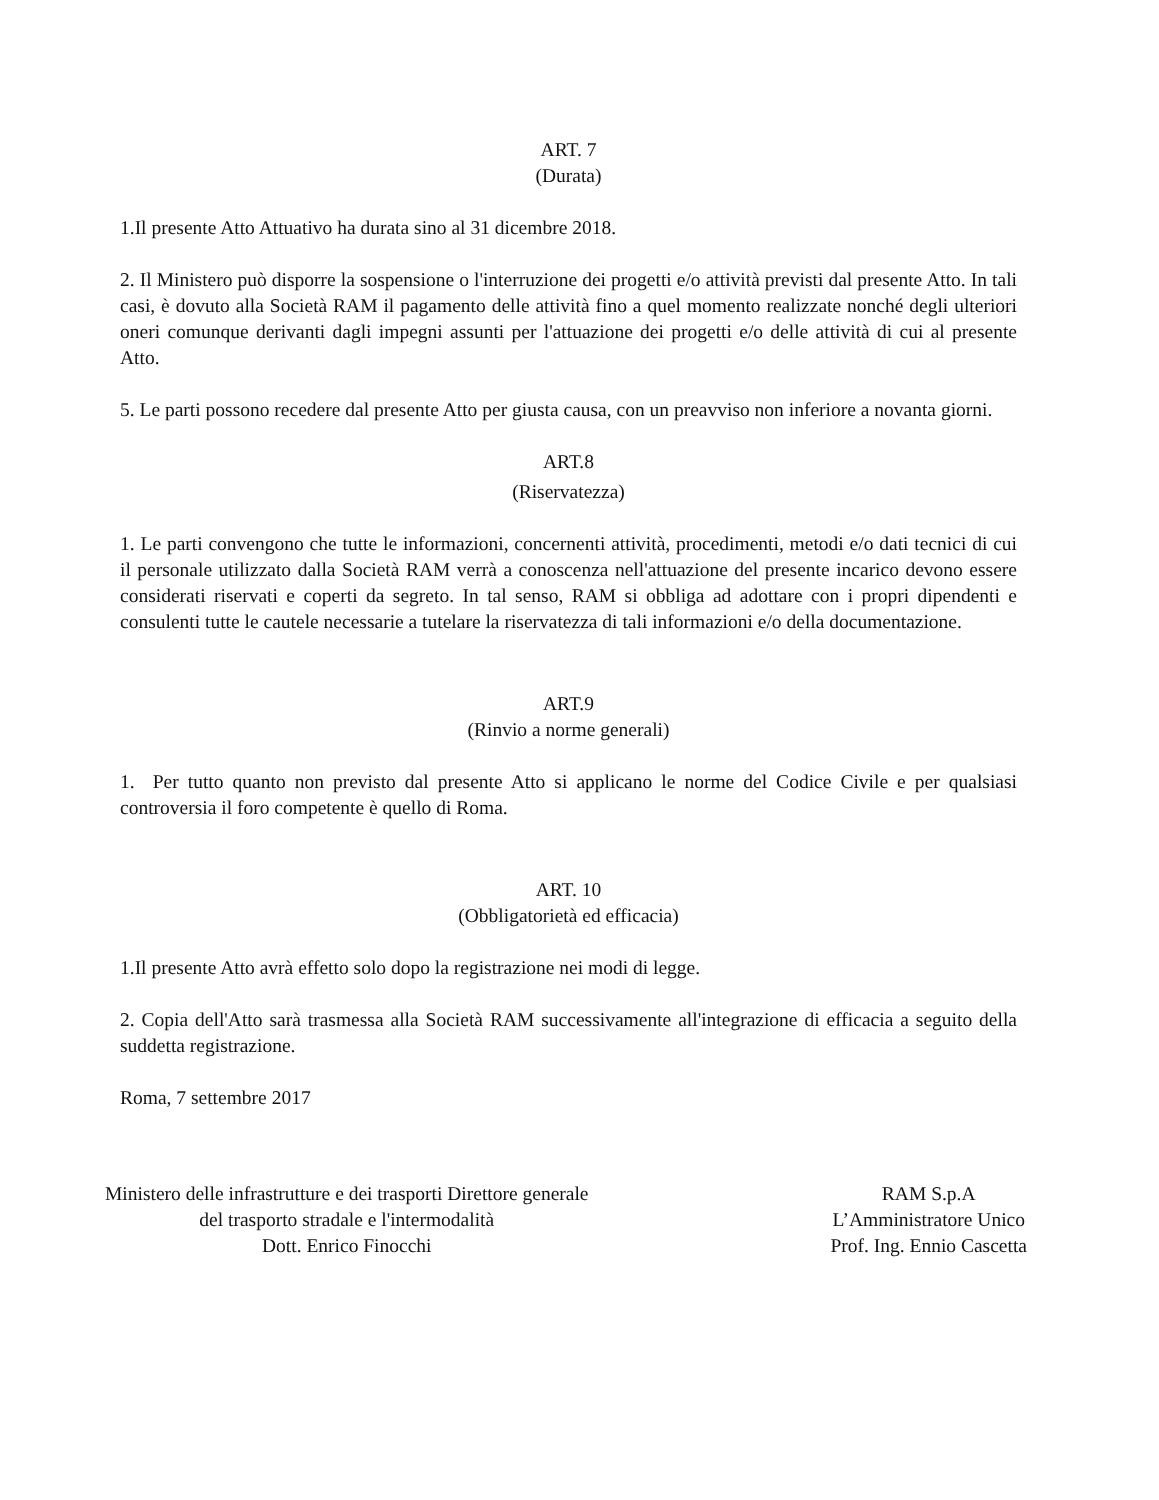ART. 7
(Durata)
1.Il presente Atto Attuativo ha durata sino al 31 dicembre 2018.
2. Il Ministero può disporre la sospensione o l'interruzione dei progetti e/o attività previsti dal presente Atto. In tali casi, è dovuto alla Società RAM il pagamento delle attività fino a quel momento realizzate nonché degli ulteriori oneri comunque derivanti dagli impegni assunti per l'attuazione dei progetti e/o delle attività di cui al presente Atto.
5. Le parti possono recedere dal presente Atto per giusta causa, con un preavviso non inferiore a novanta giorni.
ART.8
(Riservatezza)
1. Le parti convengono che tutte le informazioni, concernenti attività, procedimenti, metodi e/o dati tecnici di cui il personale utilizzato dalla Società RAM verrà a conoscenza nell'attuazione del presente incarico devono essere considerati riservati e coperti da segreto. In tal senso, RAM si obbliga ad adottare con i propri dipendenti e consulenti tutte le cautele necessarie a tutelare la riservatezza di tali informazioni e/o della documentazione.
ART.9
(Rinvio a norme generali)
1. Per tutto quanto non previsto dal presente Atto si applicano le norme del Codice Civile e per qualsiasi controversia il foro competente è quello di Roma.
ART. 10
(Obbligatorietà ed efficacia)
1.Il presente Atto avrà effetto solo dopo la registrazione nei modi di legge.
2. Copia dell'Atto sarà trasmessa alla Società RAM successivamente all'integrazione di efficacia a seguito della suddetta registrazione.
Roma, 7 settembre 2017
Ministero delle infrastrutture e dei trasporti Direttore generale
del trasporto stradale e l'intermodalità
Dott. Enrico Finocchi
RAM S.p.A
L’Amministratore Unico
Prof. Ing. Ennio Cascetta